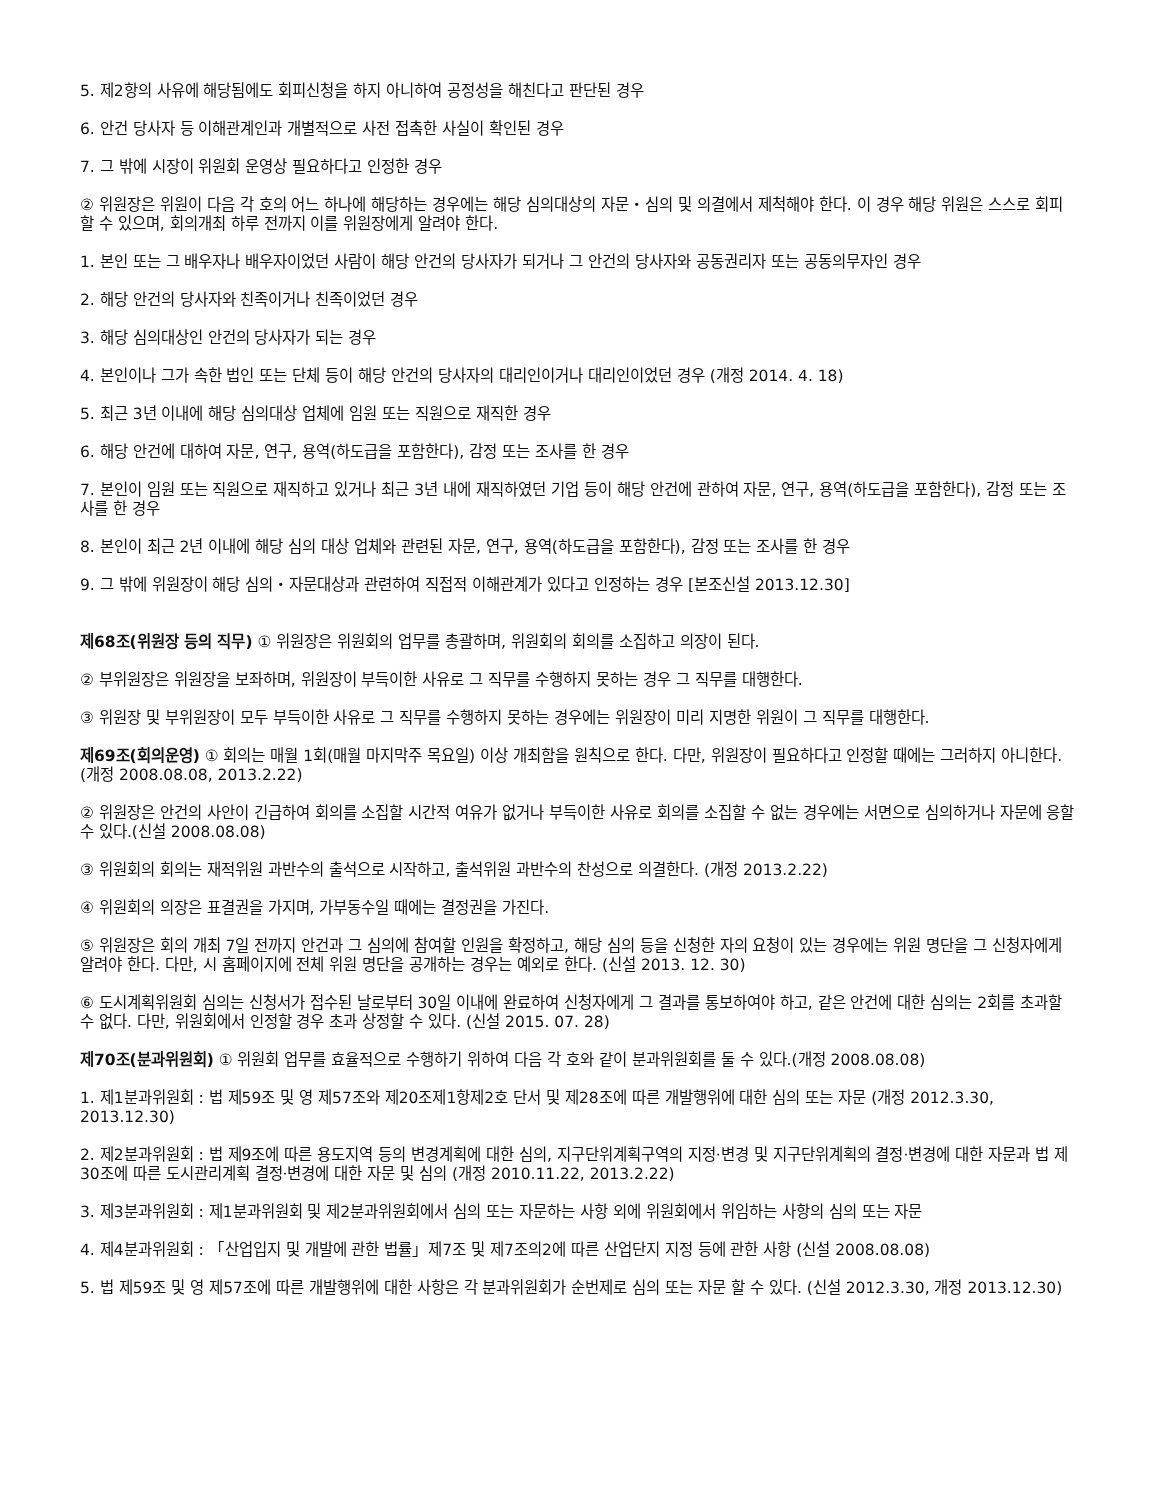5. 제2항의 사유에 해당됨에도 회피신청을 하지 아니하여 공정성을 해친다고 판단된 경우
6. 안건 당사자 등 이해관계인과 개별적으로 사전 접촉한 사실이 확인된 경우
7. 그 밖에 시장이 위원회 운영상 필요하다고 인정한 경우
② 위원장은 위원이 다음 각 호의 어느 하나에 해당하는 경우에는 해당 심의대상의 자문・심의 및 의결에서 제척해야 한다. 이 경우 해당 위원은 스스로 회피할 수 있으며, 회의개최 하루 전까지 이를 위원장에게 알려야 한다.
1. 본인 또는 그 배우자나 배우자이었던 사람이 해당 안건의 당사자가 되거나 그 안건의 당사자와 공동권리자 또는 공동의무자인 경우
2. 해당 안건의 당사자와 친족이거나 친족이었던 경우
3. 해당 심의대상인 안건의 당사자가 되는 경우
4. 본인이나 그가 속한 법인 또는 단체 등이 해당 안건의 당사자의 대리인이거나 대리인이었던 경우 (개정 2014. 4. 18)
5. 최근 3년 이내에 해당 심의대상 업체에 임원 또는 직원으로 재직한 경우
6. 해당 안건에 대하여 자문, 연구, 용역(하도급을 포함한다), 감정 또는 조사를 한 경우
7. 본인이 임원 또는 직원으로 재직하고 있거나 최근 3년 내에 재직하였던 기업 등이 해당 안건에 관하여 자문, 연구, 용역(하도급을 포함한다), 감정 또는 조사를 한 경우
8. 본인이 최근 2년 이내에 해당 심의 대상 업체와 관련된 자문, 연구, 용역(하도급을 포함한다), 감정 또는 조사를 한 경우
9. 그 밖에 위원장이 해당 심의・자문대상과 관련하여 직접적 이해관계가 있다고 인정하는 경우 [본조신설 2013.12.30]
제68조(위원장 등의 직무) ① 위원장은 위원회의 업무를 총괄하며, 위원회의 회의를 소집하고 의장이 된다.
② 부위원장은 위원장을 보좌하며, 위원장이 부득이한 사유로 그 직무를 수행하지 못하는 경우 그 직무를 대행한다.
③ 위원장 및 부위원장이 모두 부득이한 사유로 그 직무를 수행하지 못하는 경우에는 위원장이 미리 지명한 위원이 그 직무를 대행한다.
제69조(회의운영) ① 회의는 매월 1회(매월 마지막주 목요일) 이상 개최함을 원칙으로 한다. 다만, 위원장이 필요하다고 인정할 때에는 그러하지 아니한다.(개정 2008.08.08, 2013.2.22)
② 위원장은 안건의 사안이 긴급하여 회의를 소집할 시간적 여유가 없거나 부득이한 사유로 회의를 소집할 수 없는 경우에는 서면으로 심의하거나 자문에 응할 수 있다.(신설 2008.08.08)
③ 위원회의 회의는 재적위원 과반수의 출석으로 시작하고, 출석위원 과반수의 찬성으로 의결한다. (개정 2013.2.22)
④ 위원회의 의장은 표결권을 가지며, 가부동수일 때에는 결정권을 가진다.
⑤ 위원장은 회의 개최 7일 전까지 안건과 그 심의에 참여할 인원을 확정하고, 해당 심의 등을 신청한 자의 요청이 있는 경우에는 위원 명단을 그 신청자에게 알려야 한다. 다만, 시 홈페이지에 전체 위원 명단을 공개하는 경우는 예외로 한다. (신설 2013. 12. 30)
⑥ 도시계획위원회 심의는 신청서가 접수된 날로부터 30일 이내에 완료하여 신청자에게 그 결과를 통보하여야 하고, 같은 안건에 대한 심의는 2회를 초과할 수 없다. 다만, 위원회에서 인정할 경우 초과 상정할 수 있다. (신설 2015. 07. 28)
제70조(분과위원회) ① 위원회 업무를 효율적으로 수행하기 위하여 다음 각 호와 같이 분과위원회를 둘 수 있다.(개정 2008.08.08)
1. 제1분과위원회 : 법 제59조 및 영 제57조와 제20조제1항제2호 단서 및 제28조에 따른 개발행위에 대한 심의 또는 자문 (개정 2012.3.30, 2013.12.30)
2. 제2분과위원회 : 법 제9조에 따른 용도지역 등의 변경계획에 대한 심의, 지구단위계획구역의 지정·변경 및 지구단위계획의 결정·변경에 대한 자문과 법 제30조에 따른 도시관리계획 결정·변경에 대한 자문 및 심의 (개정 2010.11.22, 2013.2.22)
3. 제3분과위원회 : 제1분과위원회 및 제2분과위원회에서 심의 또는 자문하는 사항 외에 위원회에서 위임하는 사항의 심의 또는 자문
4. 제4분과위원회 : 「산업입지 및 개발에 관한 법률」제7조 및 제7조의2에 따른 산업단지 지정 등에 관한 사항 (신설 2008.08.08)
5. 법 제59조 및 영 제57조에 따른 개발행위에 대한 사항은 각 분과위원회가 순번제로 심의 또는 자문 할 수 있다. (신설 2012.3.30, 개정 2013.12.30)